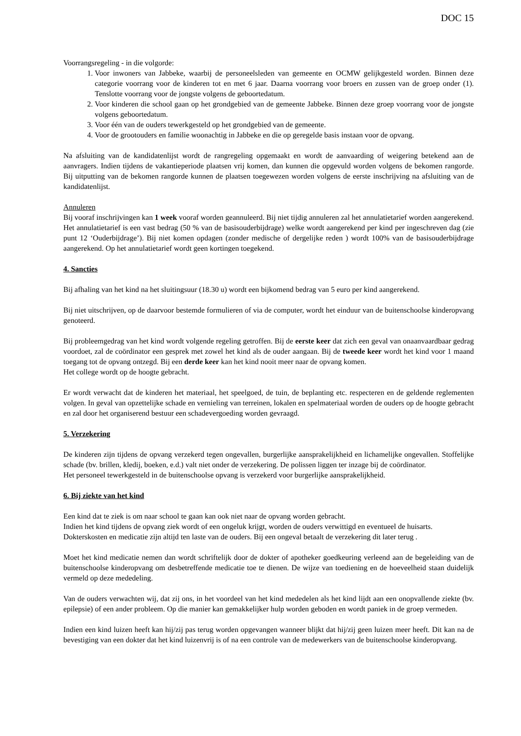DOC 15
Voorrangsregeling - in die volgorde:
1. Voor inwoners van Jabbeke, waarbij de personeelsleden van gemeente en OCMW gelijkgesteld worden. Binnen deze categorie voorrang voor de kinderen tot en met 6 jaar. Daarna voorrang voor broers en zussen van de groep onder (1). Tenslotte voorrang voor de jongste volgens de geboortedatum.
2. Voor kinderen die school gaan op het grondgebied van de gemeente Jabbeke. Binnen deze groep voorrang voor de jongste volgens geboortedatum.
3. Voor één van de ouders tewerkgesteld op het grondgebied van de gemeente.
4. Voor de grootouders en familie woonachtig in Jabbeke en die op geregelde basis instaan voor de opvang.
Na afsluiting van de kandidatenlijst wordt de rangregeling opgemaakt en wordt de aanvaarding of weigering betekend aan de aanvragers. Indien tijdens de vakantieperiode plaatsen vrij komen, dan kunnen die opgevuld worden volgens de bekomen rangorde. Bij uitputting van de bekomen rangorde kunnen de plaatsen toegewezen worden volgens de eerste inschrijving na afsluiting van de kandidatenlijst.
Annuleren
Bij vooraf inschrijvingen kan 1 week vooraf worden geannuleerd. Bij niet tijdig annuleren zal het annulatietarief worden aangerekend. Het annulatietarief is een vast bedrag (50 % van de basisouderbijdrage) welke wordt aangerekend per kind per ingeschreven dag (zie punt 12 ‘Ouderbijdrage’). Bij niet komen opdagen (zonder medische of dergelijke reden ) wordt 100% van de basisouderbijdrage aangerekend. Op het annulatietarief wordt geen kortingen toegekend.
4. Sancties
Bij afhaling van het kind na het sluitingsuur (18.30 u) wordt een bijkomend bedrag van 5 euro per kind aangerekend.
Bij niet uitschrijven, op de daarvoor bestemde formulieren of via de computer, wordt het einduur van de buitenschoolse kinderopvang genoteerd.
Bij probleemgedrag van het kind wordt volgende regeling getroffen. Bij de eerste keer dat zich een geval van onaanvaardbaar gedrag voordoet, zal de coördinator een gesprek met zowel het kind als de ouder aangaan. Bij de tweede keer wordt het kind voor 1 maand toegang tot de opvang ontzegd. Bij een derde keer kan het kind nooit meer naar de opvang komen.
Het college wordt op de hoogte gebracht.
Er wordt verwacht dat de kinderen het materiaal, het speelgoed, de tuin, de beplanting etc. respecteren en de geldende reglementen volgen. In geval van opzettelijke schade en vernieling van terreinen, lokalen en spelmateriaal worden de ouders op de hoogte gebracht en zal door het organiserend bestuur een schadevergoeding worden gevraagd.
5. Verzekering
De kinderen zijn tijdens de opvang verzekerd tegen ongevallen, burgerlijke aansprakelijkheid en lichamelijke ongevallen. Stoffelijke schade (bv. brillen, kledij, boeken, e.d.) valt niet onder de verzekering. De polissen liggen ter inzage bij de coördinator.
Het personeel tewerkgesteld in de buitenschoolse opvang is verzekerd voor burgerlijke aansprakelijkheid.
6. Bij ziekte van het kind
Een kind dat te ziek is om naar school te gaan kan ook niet naar de opvang worden gebracht.
Indien het kind tijdens de opvang ziek wordt of een ongeluk krijgt, worden de ouders verwittigd en eventueel de huisarts.
Dokterskosten en medicatie zijn altijd ten laste van de ouders. Bij een ongeval betaalt de verzekering dit later terug .
Moet het kind medicatie nemen dan wordt schriftelijk door de dokter of apotheker goedkeuring verleend aan de begeleiding van de buitenschoolse kinderopvang om desbetreffende medicatie toe te dienen. De wijze van toediening en de hoeveelheid staan duidelijk vermeld op deze mededeling.
Van de ouders verwachten wij, dat zij ons, in het voordeel van het kind mededelen als het kind lijdt aan een onopvallende ziekte (bv. epilepsie) of een ander probleem. Op die manier kan gemakkelijker hulp worden geboden en wordt paniek in de groep vermeden.
Indien een kind luizen heeft kan hij/zij pas terug worden opgevangen wanneer blijkt dat hij/zij geen luizen meer heeft. Dit kan na de bevestiging van een dokter dat het kind luizenvrij is of na een controle van de medewerkers van de buitenschoolse kinderopvang.